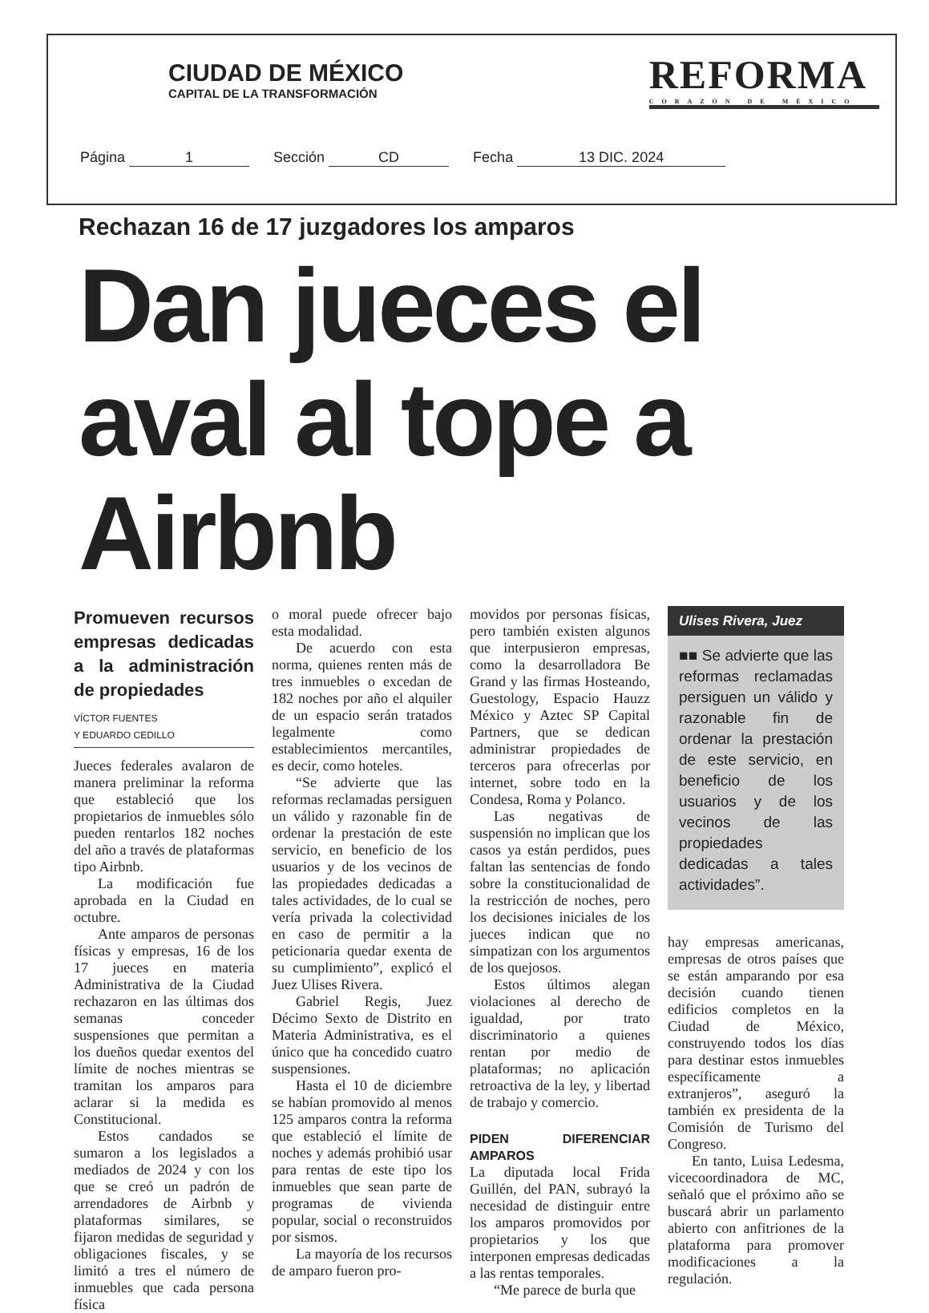CIUDAD DE MÉXICO
CAPITAL DE LA TRANSFORMACIÓN
REFORMA
CORAZÓN DE MÉXICO
Página 1 Sección CD Fecha 13 DIC. 2024
Rechazan 16 de 17 juzgadores los amparos
Dan jueces el aval al tope a Airbnb
Promueven recursos empresas dedicadas a la administración de propiedades
VÍCTOR FUENTES
Y EDUARDO CEDILLO
Jueces federales avalaron de manera preliminar la reforma que estableció que los propietarios de inmuebles sólo pueden rentarlos 182 noches del año a través de plataformas tipo Airbnb.
La modificación fue aprobada en la Ciudad en octubre.
Ante amparos de personas físicas y empresas, 16 de los 17 jueces en materia Administrativa de la Ciudad rechazaron en las últimas dos semanas conceder suspensiones que permitan a los dueños quedar exentos del límite de noches mientras se tramitan los amparos para aclarar si la medida es Constitucional.
Estos candados se sumaron a los legislados a mediados de 2024 y con los que se creó un padrón de arrendadores de Airbnb y plataformas similares, se fijaron medidas de seguridad y obligaciones fiscales, y se limitó a tres el número de inmuebles que cada persona física
o moral puede ofrecer bajo esta modalidad.
De acuerdo con esta norma, quienes renten más de tres inmuebles o excedan de 182 noches por año el alquiler de un espacio serán tratados legalmente como establecimientos mercantiles, es decir, como hoteles.
“Se advierte que las reformas reclamadas persiguen un válido y razonable fin de ordenar la prestación de este servicio, en beneficio de los usuarios y de los vecinos de las propiedades dedicadas a tales actividades, de lo cual se vería privada la colectividad en caso de permitir a la peticionaria quedar exenta de su cumplimiento”, explicó el Juez Ulises Rivera.
Gabriel Regis, Juez Décimo Sexto de Distrito en Materia Administrativa, es el único que ha concedido cuatro suspensiones.
Hasta el 10 de diciembre se habían promovido al menos 125 amparos contra la reforma que estableció el límite de noches y además prohibió usar para rentas de este tipo los inmuebles que sean parte de programas de vivienda popular, social o reconstruidos por sismos.
La mayoría de los recursos de amparo fueron pro-
movidos por personas físicas, pero también existen algunos que interpusieron empresas, como la desarrolladora Be Grand y las firmas Hosteando, Guestology, Espacio Hauzz México y Aztec SP Capital Partners, que se dedican administrar propiedades de terceros para ofrecerlas por internet, sobre todo en la Condesa, Roma y Polanco.
Las negativas de suspensión no implican que los casos ya están perdidos, pues faltan las sentencias de fondo sobre la constitucionalidad de la restricción de noches, pero los decisiones iniciales de los jueces indican que no simpatizan con los argumentos de los quejosos.
Estos últimos alegan violaciones al derecho de igualdad, por trato discriminatorio a quienes rentan por medio de plataformas; no aplicación retroactiva de la ley, y libertad de trabajo y comercio.
PIDEN DIFERENCIAR AMPAROS
La diputada local Frida Guillén, del PAN, subrayó la necesidad de distinguir entre los amparos promovidos por propietarios y los que interponen empresas dedicadas a las rentas temporales.
“Me parece de burla que
Ulises Rivera, Juez
■■ Se advierte que las reformas reclamadas persiguen un válido y razonable fin de ordenar la prestación de este servicio, en beneficio de los usuarios y de los vecinos de las propiedades dedicadas a tales actividades”.
hay empresas americanas, empresas de otros países que se están amparando por esa decisión cuando tienen edificios completos en la Ciudad de México, construyendo todos los días para destinar estos inmuebles específicamente a extranjeros”, aseguró la también ex presidenta de la Comisión de Turismo del Congreso.
En tanto, Luisa Ledesma, vicecoordinadora de MC, señaló que el próximo año se buscará abrir un parlamento abierto con anfitriones de la plataforma para promover modificaciones a la regulación.